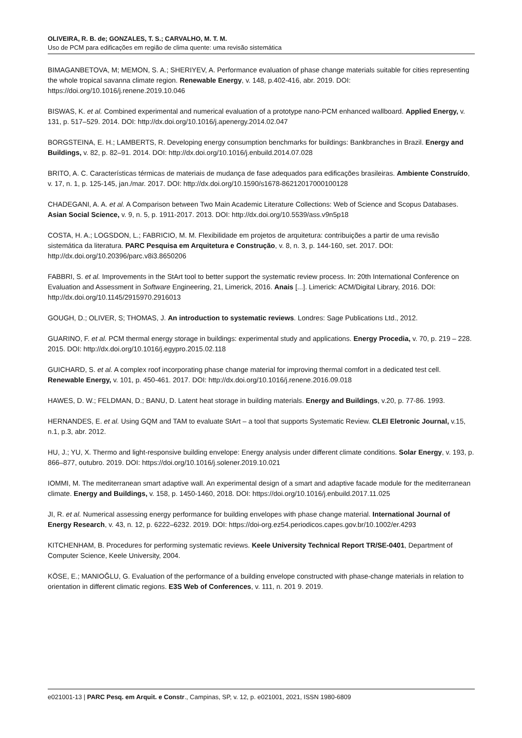OLIVEIRA, R. B. de; GONZALES, T. S.; CARVALHO, M. T. M.
Uso de PCM para edificações em região de clima quente: uma revisão sistemática
BIMAGANBETOVA, M; MEMON, S. A.; SHERIYEV, A. Performance evaluation of phase change materials suitable for cities representing the whole tropical savanna climate region. Renewable Energy, v. 148, p.402-416, abr. 2019. DOI: https://doi.org/10.1016/j.renene.2019.10.046
BISWAS, K. et al. Combined experimental and numerical evaluation of a prototype nano-PCM enhanced wallboard. Applied Energy, v. 131, p. 517–529. 2014. DOI: http://dx.doi.org/10.1016/j.apenergy.2014.02.047
BORGSTEINA, E. H.; LAMBERTS, R. Developing energy consumption benchmarks for buildings: Bankbranches in Brazil. Energy and Buildings, v. 82, p. 82–91. 2014. DOI: http://dx.doi.org/10.1016/j.enbuild.2014.07.028
BRITO, A. C. Características térmicas de materiais de mudança de fase adequados para edificações brasileiras. Ambiente Construído, v. 17, n. 1, p. 125-145, jan./mar. 2017. DOI: http://dx.doi.org/10.1590/s1678-86212017000100128
CHADEGANI, A. A. et al. A Comparison between Two Main Academic Literature Collections: Web of Science and Scopus Databases. Asian Social Science, v. 9, n. 5, p. 1911-2017. 2013. DOI: http://dx.doi.org/10.5539/ass.v9n5p18
COSTA, H. A.; LOGSDON, L.; FABRICIO, M. M. Flexibilidade em projetos de arquitetura: contribuições a partir de uma revisão sistemática da literatura. PARC Pesquisa em Arquitetura e Construção, v. 8, n. 3, p. 144-160, set. 2017. DOI: http://dx.doi.org/10.20396/parc.v8i3.8650206
FABBRI, S. et al. Improvements in the StArt tool to better support the systematic review process. In: 20th International Conference on Evaluation and Assessment in Software Engineering, 21, Limerick, 2016. Anais [...]. Limerick: ACM/Digital Library, 2016. DOI: http://dx.doi.org/10.1145/2915970.2916013
GOUGH, D.; OLIVER, S; THOMAS, J. An introduction to systematic reviews. Londres: Sage Publications Ltd., 2012.
GUARINO, F. et al. PCM thermal energy storage in buildings: experimental study and applications. Energy Procedia, v. 70, p. 219 – 228. 2015. DOI: http://dx.doi.org/10.1016/j.egypro.2015.02.118
GUICHARD, S. et al. A complex roof incorporating phase change material for improving thermal comfort in a dedicated test cell. Renewable Energy, v. 101, p. 450-461. 2017. DOI: http://dx.doi.org/10.1016/j.renene.2016.09.018
HAWES, D. W.; FELDMAN, D.; BANU, D. Latent heat storage in building materials. Energy and Buildings, v.20, p. 77-86. 1993.
HERNANDES, E. et al. Using GQM and TAM to evaluate StArt – a tool that supports Systematic Review. CLEI Eletronic Journal, v.15, n.1, p.3, abr. 2012.
HU, J.; YU, X. Thermo and light-responsive building envelope: Energy analysis under different climate conditions. Solar Energy, v. 193, p. 866–877, outubro. 2019. DOI: https://doi.org/10.1016/j.solener.2019.10.021
IOMMI, M. The mediterranean smart adaptive wall. An experimental design of a smart and adaptive facade module for the mediterranean climate. Energy and Buildings, v. 158, p. 1450-1460, 2018. DOI: https://doi.org/10.1016/j.enbuild.2017.11.025
JI, R. et al. Numerical assessing energy performance for building envelopes with phase change material. International Journal of Energy Research, v. 43, n. 12, p. 6222–6232. 2019. DOI: https://doi-org.ez54.periodicos.capes.gov.br/10.1002/er.4293
KITCHENHAM, B. Procedures for performing systematic reviews. Keele University Technical Report TR/SE-0401, Department of Computer Science, Keele University, 2004.
KÖSE, E.; MANIOĞLU, G. Evaluation of the performance of a building envelope constructed with phase-change materials in relation to orientation in different climatic regions. E3S Web of Conferences, v. 111, n. 201 9. 2019.
e021001-13 | PARC Pesq. em Arquit. e Constr., Campinas, SP, v. 12, p. e021001, 2021, ISSN 1980-6809